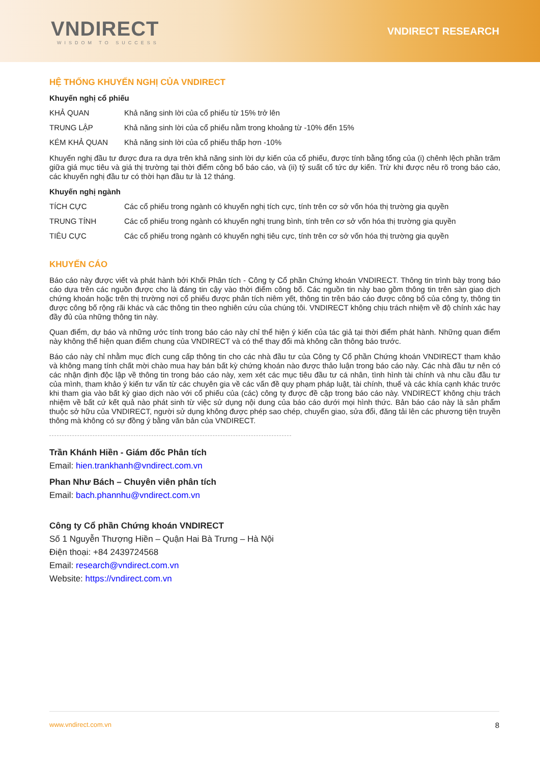VNDIRECT
WISDOM TO SUCCESS
VNDIRECT RESEARCH
HỆ THỐNG KHUYẾN NGHỊ CỦA VNDIRECT
Khuyến nghị cổ phiếu
| KHẢ QUAN | Khả năng sinh lời của cổ phiếu từ 15% trở lên |
| TRUNG LẬP | Khả năng sinh lời của cổ phiếu nằm trong khoảng từ -10% đến 15% |
| KÉM KHẢ QUAN | Khả năng sinh lời của cổ phiếu thấp hơn -10% |
Khuyến nghị đầu tư được đưa ra dựa trên khả năng sinh lời dự kiến của cổ phiếu, được tính bằng tổng của (i) chênh lệch phần trăm giữa giá mục tiêu và giá thị trường tại thời điểm công bố báo cáo, và (ii) tỷ suất cổ tức dự kiến. Trừ khi được nêu rõ trong báo cáo, các khuyến nghị đầu tư có thời hạn đầu tư là 12 tháng.
Khuyến nghị ngành
| TÍCH CỰC | Các cổ phiếu trong ngành có khuyến nghị tích cực, tính trên cơ sở vốn hóa thị trường gia quyền |
| TRUNG TÍNH | Các cổ phiếu trong ngành có khuyến nghị trung bình, tính trên cơ sở vốn hóa thị trường gia quyền |
| TIÊU CỰC | Các cổ phiếu trong ngành có khuyến nghị tiêu cực, tính trên cơ sở vốn hóa thị trường gia quyền |
KHUYẾN CÁO
Báo cáo này được viết và phát hành bởi Khối Phân tích - Công ty Cổ phần Chứng khoán VNDIRECT. Thông tin trình bày trong báo cáo dựa trên các nguồn được cho là đáng tin cậy vào thời điểm công bố. Các nguồn tin này bao gồm thông tin trên sàn giao dịch chứng khoán hoặc trên thị trường nơi cổ phiếu được phân tích niêm yết, thông tin trên báo cáo được công bố của công ty, thông tin được công bố rộng rãi khác và các thông tin theo nghiên cứu của chúng tôi. VNDIRECT không chịu trách nhiệm về độ chính xác hay đầy đủ của những thông tin này.
Quan điểm, dự báo và những ước tính trong báo cáo này chỉ thể hiện ý kiến của tác giả tại thời điểm phát hành. Những quan điểm này không thể hiện quan điểm chung của VNDIRECT và có thể thay đổi mà không cần thông báo trước.
Báo cáo này chỉ nhằm mục đích cung cấp thông tin cho các nhà đầu tư của Công ty Cổ phần Chứng khoán VNDIRECT tham khảo và không mang tính chất mời chào mua hay bán bất kỳ chứng khoán nào được thảo luận trong báo cáo này. Các nhà đầu tư nên có các nhận định độc lập về thông tin trong báo cáo này, xem xét các mục tiêu đầu tư cá nhân, tình hình tài chính và nhu cầu đầu tư của mình, tham khảo ý kiến tư vấn từ các chuyên gia về các vấn đề quy phạm pháp luật, tài chính, thuế và các khía cạnh khác trước khi tham gia vào bất kỳ giao dịch nào với cổ phiếu của (các) công ty được đề cập trong báo cáo này. VNDIRECT không chịu trách nhiệm về bất cứ kết quả nào phát sinh từ việc sử dụng nội dung của báo cáo dưới mọi hình thức. Bản báo cáo này là sản phẩm thuộc sở hữu của VNDIRECT, người sử dụng không được phép sao chép, chuyển giao, sửa đổi, đăng tải lên các phương tiện truyền thông mà không có sự đồng ý bằng văn bản của VNDIRECT.
Trần Khánh Hiền - Giám đốc Phân tích
Email: hien.trankhanh@vndirect.com.vn
Phan Như Bách – Chuyên viên phân tích
Email: bach.phannhu@vndirect.com.vn
Công ty Cổ phần Chứng khoán VNDIRECT
Số 1 Nguyễn Thượng Hiền – Quận Hai Bà Trưng – Hà Nội
Điện thoại: +84 2439724568
Email: research@vndirect.com.vn
Website: https://vndirect.com.vn
www.vndirect.com.vn 8